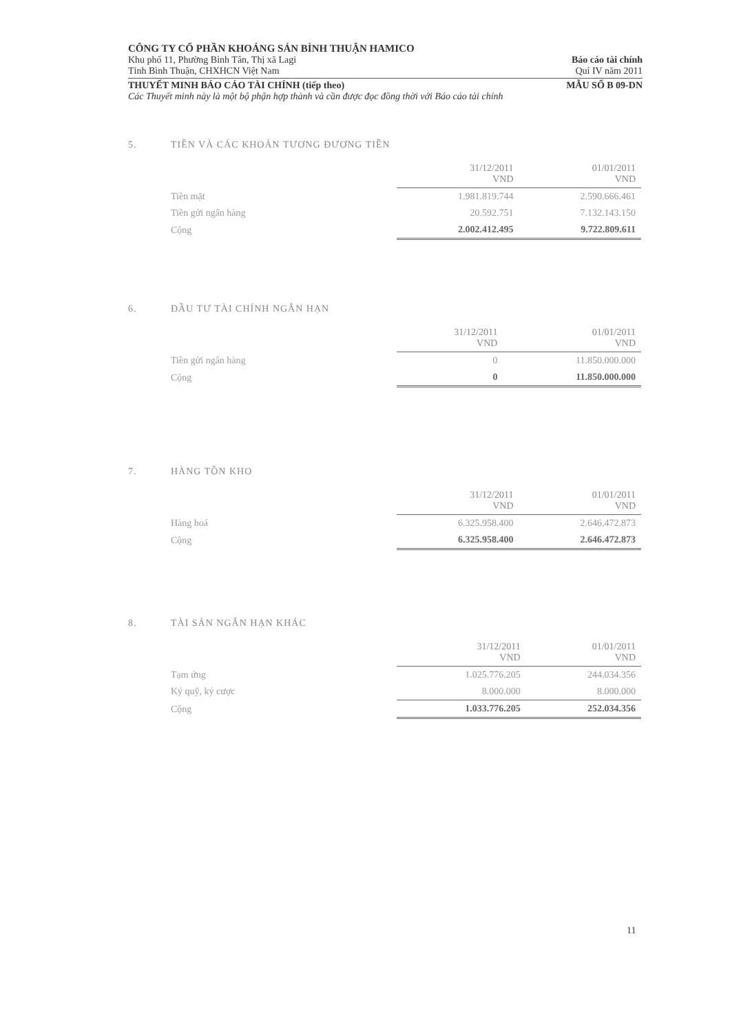CÔNG TY CỔ PHẦN KHOÁNG SẢN BÌNH THUẬN HAMICO
Khu phố 11, Phường Bình Tân, Thị xã Lagi Báo cáo tài chính
Tỉnh Bình Thuận, CHXHCN Việt Nam Quí IV năm 2011
THUYẾT MINH BÁO CÁO TÀI CHÍNH (tiếp theo) MẪU SỐ B 09-DN
Các Thuyết minh này là một bộ phận hợp thành và cần được đọc đồng thời với Báo cáo tài chính
5. TIỀN VÀ CÁC KHOẢN TƯƠNG ĐƯƠNG TIỀN
| | 31/12/2011 VND | 01/01/2011 VND |
| Tiền mặt | 1.981.819.744 | 2.590.666.461 |
| Tiền gửi ngân hàng | 20.592.751 | 7.132.143.150 |
| Cộng | 2.002.412.495 | 9.722.809.611 |
6. ĐẦU TƯ TÀI CHÍNH NGẮN HẠN
| | 31/12/2011 VND | 01/01/2011 VND |
| Tiền gửi ngân hàng | 0 | 11.850.000.000 |
| Cộng | 0 | 11.850.000.000 |
7. HÀNG TỒN KHO
| | 31/12/2011 VND | 01/01/2011 VND |
| Hàng hoá | 6.325.958.400 | 2.646.472.873 |
| Cộng | 6.325.958.400 | 2.646.472.873 |
8. TÀI SẢN NGẮN HẠN KHÁC
| | 31/12/2011 VND | 01/01/2011 VND |
| Tạm ứng | 1.025.776.205 | 244.034.356 |
| Ký quỹ, ký cược | 8.000.000 | 8.000.000 |
| Cộng | 1.033.776.205 | 252.034.356 |
11